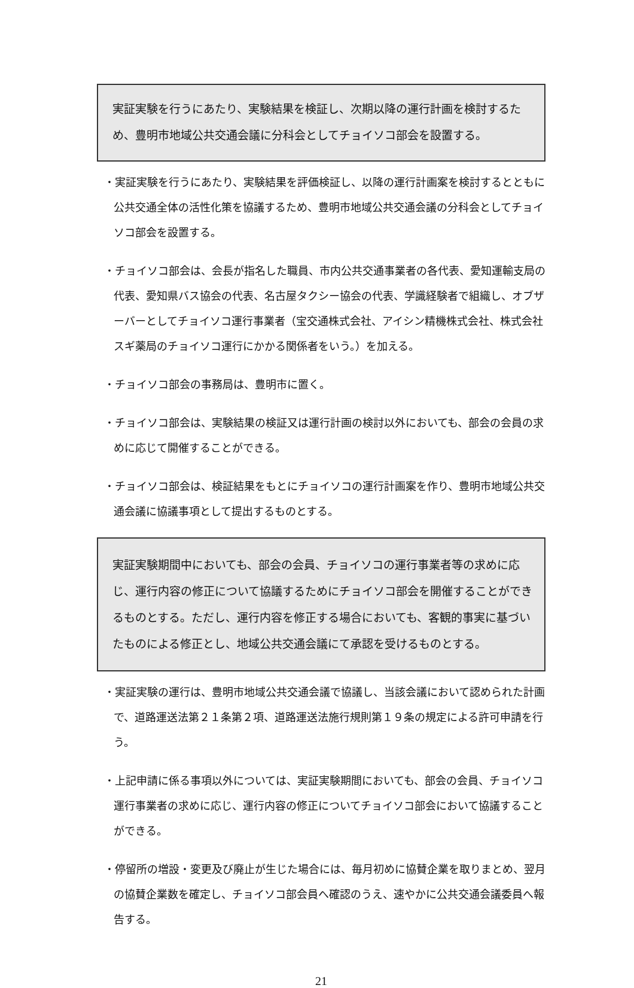実証実験を行うにあたり、実験結果を検証し、次期以降の運行計画を検討するため、豊明市地域公共交通会議に分科会としてチョイソコ部会を設置する。
・実証実験を行うにあたり、実験結果を評価検証し、以降の運行計画案を検討するとともに公共交通全体の活性化策を協議するため、豊明市地域公共交通会議の分科会としてチョイソコ部会を設置する。
・チョイソコ部会は、会長が指名した職員、市内公共交通事業者の各代表、愛知運輸支局の代表、愛知県バス協会の代表、名古屋タクシー協会の代表、学識経験者で組織し、オブザーバーとしてチョイソコ運行事業者（宝交通株式会社、アイシン精機株式会社、株式会社スギ薬局のチョイソコ運行にかかる関係者をいう。）を加える。
・チョイソコ部会の事務局は、豊明市に置く。
・チョイソコ部会は、実験結果の検証又は運行計画の検討以外においても、部会の会員の求めに応じて開催することができる。
・チョイソコ部会は、検証結果をもとにチョイソコの運行計画案を作り、豊明市地域公共交通会議に協議事項として提出するものとする。
実証実験期間中においても、部会の会員、チョイソコの運行事業者等の求めに応じ、運行内容の修正について協議するためにチョイソコ部会を開催することができるものとする。ただし、運行内容を修正する場合においても、客観的事実に基づいたものによる修正とし、地域公共交通会議にて承認を受けるものとする。
・実証実験の運行は、豊明市地域公共交通会議で協議し、当該会議において認められた計画で、道路運送法第２１条第２項、道路運送法施行規則第１９条の規定による許可申請を行う。
・上記申請に係る事項以外については、実証実験期間においても、部会の会員、チョイソコ運行事業者の求めに応じ、運行内容の修正についてチョイソコ部会において協議することができる。
・停留所の増設・変更及び廃止が生じた場合には、毎月初めに協賛企業を取りまとめ、翌月の協賛企業数を確定し、チョイソコ部会員へ確認のうえ、速やかに公共交通会議委員へ報告する。
21